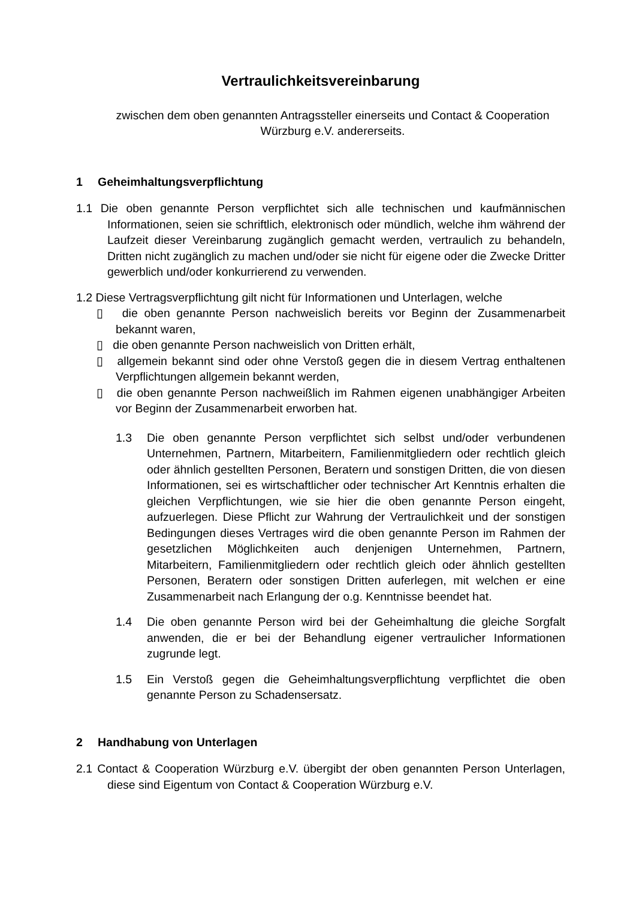Vertraulichkeitsvereinbarung
zwischen dem oben genannten Antragssteller einerseits und Contact & Cooperation Würzburg e.V. andererseits.
1 Geheimhaltungsverpflichtung
1.1 Die oben genannte Person verpflichtet sich alle technischen und kaufmännischen Informationen, seien sie schriftlich, elektronisch oder mündlich, welche ihm während der Laufzeit dieser Vereinbarung zugänglich gemacht werden, vertraulich zu behandeln, Dritten nicht zugänglich zu machen und/oder sie nicht für eigene oder die Zwecke Dritter gewerblich und/oder konkurrierend zu verwenden.
1.2 Diese Vertragsverpflichtung gilt nicht für Informationen und Unterlagen, welche
▯ die oben genannte Person nachweislich bereits vor Beginn der Zusammenarbeit bekannt waren,
▯ die oben genannte Person nachweislich von Dritten erhält,
▯ allgemein bekannt sind oder ohne Verstoß gegen die in diesem Vertrag enthaltenen Verpflichtungen allgemein bekannt werden,
▯ die oben genannte Person nachweißlich im Rahmen eigenen unabhängiger Arbeiten vor Beginn der Zusammenarbeit erworben hat.
1.3 Die oben genannte Person verpflichtet sich selbst und/oder verbundenen Unternehmen, Partnern, Mitarbeitern, Familienmitgliedern oder rechtlich gleich oder ähnlich gestellten Personen, Beratern und sonstigen Dritten, die von diesen Informationen, sei es wirtschaftlicher oder technischer Art Kenntnis erhalten die gleichen Verpflichtungen, wie sie hier die oben genannte Person eingeht, aufzuerlegen. Diese Pflicht zur Wahrung der Vertraulichkeit und der sonstigen Bedingungen dieses Vertrages wird die oben genannte Person im Rahmen der gesetzlichen Möglichkeiten auch denjenigen Unternehmen, Partnern, Mitarbeitern, Familienmitgliedern oder rechtlich gleich oder ähnlich gestellten Personen, Beratern oder sonstigen Dritten auferlegen, mit welchen er eine Zusammenarbeit nach Erlangung der o.g. Kenntnisse beendet hat.
1.4 Die oben genannte Person wird bei der Geheimhaltung die gleiche Sorgfalt anwenden, die er bei der Behandlung eigener vertraulicher Informationen zugrunde legt.
1.5 Ein Verstoß gegen die Geheimhaltungsverpflichtung verpflichtet die oben genannte Person zu Schadensersatz.
2 Handhabung von Unterlagen
2.1 Contact & Cooperation Würzburg e.V. übergibt der oben genannten Person Unterlagen, diese sind Eigentum von Contact & Cooperation Würzburg e.V.